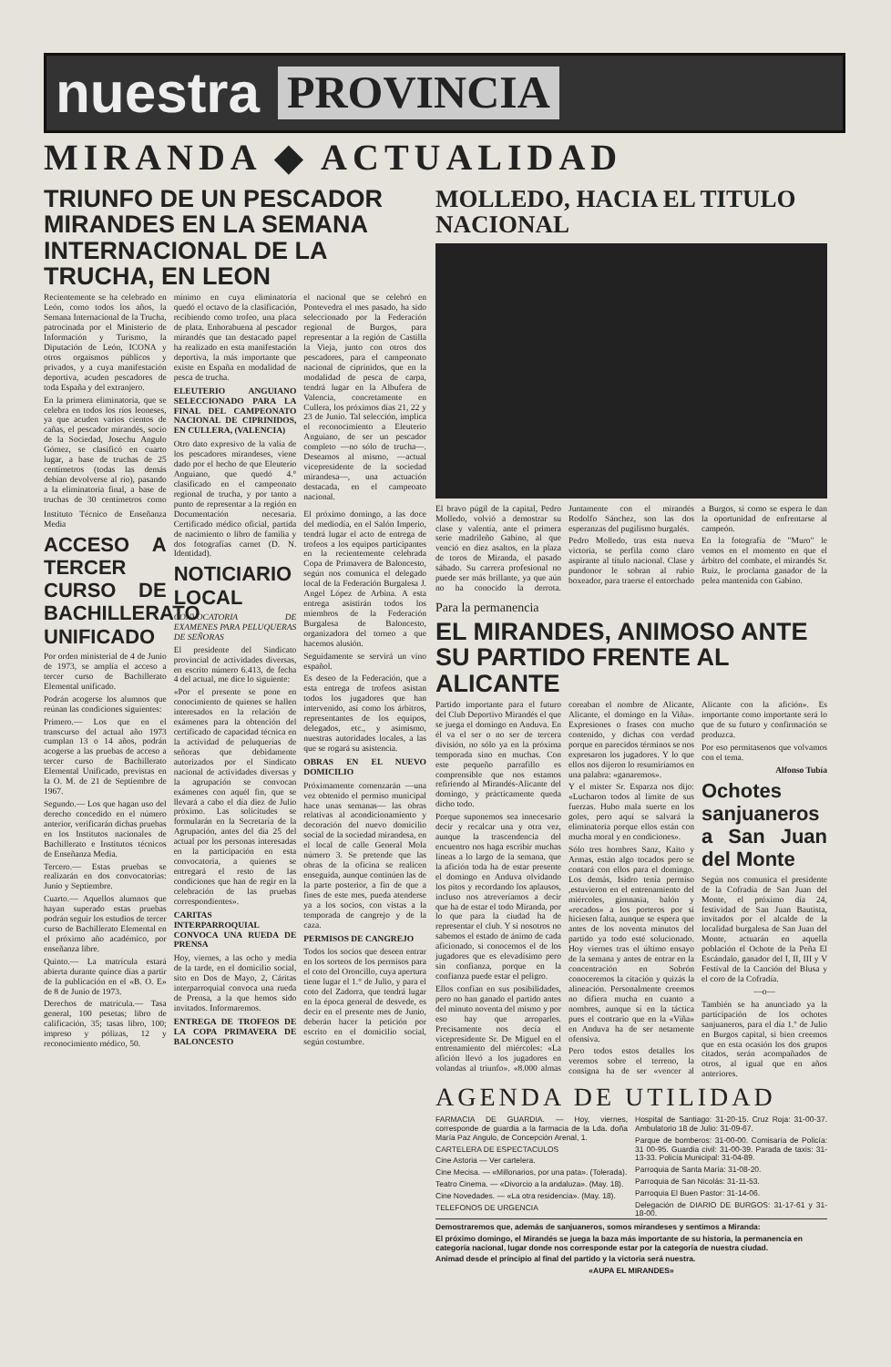nuestra PROVINCIA
MIRANDA ◆ ACTUALIDAD
TRIUNFO DE UN PESCADOR MIRANDES EN LA SEMANA INTERNACIONAL DE LA TRUCHA, EN LEON
Recientemente se ha celebrado en León, como todos los años, la Semana Internacional de la Trucha, patrocinada por el Ministerio de Información y Turismo, la Diputación de León, ICONA y otros orgaismos públicos y privados, y a cuya manifestación deportiva, acuden pescadores de toda España y del extranjero.
En la primera eliminatoria, que se celebra en todos los ríos leoneses, ya que acuden varios cientos de cañas, el pescador mirandés, socio de la Sociedad, Josechu Angulo Gómez, se clasificó en cuarto lugar, a base de truchas de 25 centímetros (todas las demás debían devolverse al río), pasando a la eliminatoria final, a base de truchas de 30 centímetros como mínimo en cuya eliminatoria quedó el octavo de la clasificación, recibiendo como trofeo, una placa de plata. Enhorabuena al pescador mirandés que tan destacado papel ha realizado en esta manifestación deportiva, la más importante que existe en España en modalidad de pesca de trucha.
ELEUTERIO ANGUIANO SELECCIONADO PARA LA FINAL DEL CAMPEONATO NACIONAL DE CIPRINIDOS, EN CULLERA, (VALENCIA)
Otro dato expresivo de la valía de los pescadores mirandeses, viene dado por el hecho de que Eleuterio Anguiano, que quedó 4.° clasificado en el campeonato regional de trucha, y por tanto a punto de representar a la región en el nacional que se celebró en Pontevedra el mes pasado, ha sido seleccionado por la Federación regional de Burgos, para representar a la región de Castilla la Vieja, junto con otros dos pescadores, para el campeonato nacional de ciprínidos, que en la modalidad de pesca de carpa, tendrá lugar en la Albufera de Valencia, concretamente en Cullera, los próximos días 21, 22 y 23 de Junio. Tal selección, implica el reconocimiento a Eleuterio Anguiano, de ser un pescador completo —no sólo de trucha—. Deseamos al mismo, —actual vicepresidente de la sociedad mirandesa—, una actuación destacada, en el campeoato nacional.
Instituto Técnico de Enseñanza Media
ACCESO A TERCER CURSO DE BACHILLERATO UNIFICADO
Por orden ministerial de 4 de Junio de 1973, se amplía el acceso a tercer curso de Bachillerato Elemental unificado.
Podrán acogerse los alumnos que reúnan las condiciones siguientes:
Primero.— Los que en el transcurso del actual año 1973 cumplan 13 o 14 años, podrán acogerse a las pruebas de acceso a tercer curso de Bachillerato Elemental Unificado, previstas en la O. M. de 21 de Septiembre de 1967.
Segundo.— Los que hagan uso del derecho concedido en el número anterior, verificarán dichas pruebas en los Institutos nacionales de Bachillerato e Institutos técnicos de Enseñanza Media.
Tercero.— Estas pruebas se realizarán en dos convocatorias: Junio y Septiembre.
Cuarto.— Aquellos alumnos que hayan superado estas pruebas podrán seguir los estudios de tercer curso de Bachillerato Elemental en el próximo año académico, por enseñanza libre.
Quinto.— La matrícula estará abierta durante quince días a partir de la publicación en el «B. O. E» de 8 de Junio de 1973.
Derechos de matrícula.— Tasa general, 100 pesetas; libro de calificación, 35; tasas libro, 100; impreso y pólizas, 12 y reconocimiento médico, 50.
Documentación necesaria. Certificado médico oficial, partida de nacimiento o libro de familia y dos fotografías carnet (D. N. Identidad).
NOTICIARIO LOCAL
CONVOCATORIA DE EXAMENES PARA PELUQUERAS DE SEÑORAS
El presidente del Sindicato provincial de actividades diversas, en escrito número 6.413, de fecha 4 del actual, me dice lo siguiente:
«Por el presente se pone en conocimiento de quienes se hallen interesados en la relación de exámenes para la obtención del certificado de capacidad técnica en la actividad de peluquerías de señoras que debidamente autorizados por el Sindicato nacional de actividades diversas y la agrupación se convocan exámenes con aquél fin, que se llevará a cabo el día diez de Julio próximo. Las solicitudes se formularán en la Secretaría de la Agrupación, antes del día 25 del actual por los personas interesadas en la participación en esta convocatoria, a quienes se entregará el resto de las condiciones que han de regir en la celebración de las pruebas correspondientes».
CARITAS INTERPARROQUIAL CONVOCA UNA RUEDA DE PRENSA
Hoy, viernes, a las ocho y media de la tarde, en el domicilio social, sito en Dos de Mayo, 2, Cáritas interparroquial convoca una rueda de Prensa, a la que hemos sido invitados. Informaremos.
ENTREGA DE TROFEOS DE LA COPA PRIMAVERA DE BALONCESTO
El próximo domingo, a las doce del mediodía, en el Salón Imperio, tendrá lugar el acto de entrega de trofeos a los equipos participantes en la recientemente celebrada Copa de Primavera de Baloncesto, según nos comunica el delegado local de la Federación Burgalesa J. Angel López de Arbina. A esta entrega asistirán todos los miembros de la Federación Burgalesa de Baloncesto, organizadora del torneo a que hacemos alusión.
Seguidamente se servirá un vino español.
Es deseo de la Federación, que a esta entrega de trofeos asistan todos los jugadores que han intervenido, así como los árbitros, representantes de los equipos, delegados, etc., y asimismo, nuestras autoridades locales, a las que se rogará su asistencia.
OBRAS EN EL NUEVO DOMICILIO
Próximamente comenzarán —una vez obtenido el permiso municipal hace unas semanas— las obras relativas al acondicionamiento y decoración del nuevo domicilio social de la sociedad mirandesa, en el local de calle General Mola número 3. Se pretende que las obras de la oficina se realicen enseguida, aunque continúen las de la parte posterior, a fin de que a fines de este mes, pueda atenderse ya a los socios, con vistas a la temporada de cangrejo y de la caza.
PERMISOS DE CANGREJO
Todos los socios que deseen entrar en los sorteos de los permisos para el coto del Oroncillo, cuya apertura tiene lugar el 1.° de Julio, y para el coto del Zadorra, que tendrá lugar en la época general de desvede, es decir en el presente mes de Junio, deberán hacer la petición por escrito en el domicilio social, según costumbre.
MOLLEDO, HACIA EL TITULO NACIONAL
El bravo púgil de la capital, Pedro Molledo, volvió a demostrar su clase y valentía, ante el primera serie madrileño Gabino, al que venció en diez asaltos, en la plaza de toros de Miranda, el pasado sábado. Su carrera profesional no puede ser más brillante, ya que aún no ha conocido la derrota. Juntamente con el mirandés Rodolfo Sánchez, son las dos esperanzas del pugilismo burgalés.
Pedro Molledo, tras esta nueva victoria, se perfila como claro aspirante al título nacional. Clase y pundonor le sobran al rubio boxeador, para traerse el entorchado a Burgos, si como se espera le dan la oportunidad de enfrentarse al campeón.
En la fotografía de "Muro" le vemos en el momento en que el árbitro del combate, el mirandés Sr. Ruiz, le proclama ganador de la pelea mantenida con Gabino.
Para la permanencia
EL MIRANDES, ANIMOSO ANTE SU PARTIDO FRENTE AL ALICANTE
Partido importante para el futuro del Club Deportivo Mirandés el que se juega el domingo en Anduva. En él va el ser o no ser de tercera división, no sólo ya en la próxima temporada sino en muchas. Con este pequeño parrafillo es comprensible que nos estamos refiriendo al Mirandés-Alicante del domingo, y prácticamente queda dicho todo.
Porque suponemos sea innecesario decir y recalcar una y otra vez, aunque la trascendencia del encuentro nos haga escribir muchas líneas a lo largo de la semana, que la afición toda ha de estar presente el domingo en Anduva olvidando los pitos y recordando los aplausos, incluso nos atreveríamos a decir que ha de estar el todo Miranda, por lo que para la ciudad ha de representar el club. Y si nosotros no sabemos el estado de ánimo de cada aficionado, si conocemos el de los jugadores que es elevadísimo pero sin confianza, porque en la confianza puede estar el peligro.
Ellos confían en sus posibilidades, pero no han ganado el partido antes del minuto noventa del mismo y por eso hay que arroparles. Precisamente nos decía el vicepresidente Sr. De Miguel en el entrenamiento del miércoles: «La afición llevó a los jugadores en volandas al triunfo». «8.000 almas coreaban el nombre de Alicante, Alicante, el domingo en la Viña». Expresiones o frases con mucho contenido, y dichas con verdad porque en parecidos términos se nos expresaron los jugadores. Y lo que ellos nos dijeron lo resumiríamos en una palabra: «ganaremos».
Y el mister Sr. Esparza nos dijo: «Lucharon todos al límite de sus fuerzas. Hubo mala suerte en los goles, pero aquí se salvará la eliminatoria porque ellos están con mucha moral y en condiciones».
Sólo tres hombres Sanz, Kaito y Armas, están algo tocados pero se contará con ellos para el domingo. Los demás, Isidro tenía permiso ,estuvieron en el entrenamiento del miércoles, gimnasia, balón y «recados» a los porteros por si hiciesen falta, aunque se espera que antes de los noventa minutos del partido ya todo esté solucionado. Hoy viernes tras el último ensayo de la semana y antes de entrar en la concentración en Sobrón conoceremos la citación y quizás la alineación. Personalmente creemos no difiera mucha en cuanto a nombres, aunque sí en la táctica pues el contrario que en la «Viña» en Anduva ha de ser netamente ofensiva.
Pero todos estos detalles los veremos sobre el terreno, la consigna ha de ser «vencer al Alicante con la afición». Es importante como importante será lo que de su futuro y confirmación se produzca.
Por eso permitasenos que volvamos con el tema.
Alfonso Tubía
Ochotes sanjuaneros a San Juan del Monte
Según nos comunica el presidente de la Cofradía de San Juan del Monte, el próximo día 24, festividad de San Juan Bautista, invitados por el alcalde de la localidad burgalesa de San Juan del Monte, actuarán en aquella población el Ochote de la Peña El Escándalo, ganador del I, II, III y V Festival de la Canción del Blusa y el coro de la Cofradía.
—o—
También se ha anunciado ya la participación de los ochotes sanjuaneros, para el día 1.º de Julio en Burgos capital, si bien creemos que en esta ocasión los dos grupos citados, serán acompañados de otros, al igual que en años anteriores.
AGENDA DE UTILIDAD
FARMACIA DE GUARDIA. — Hoy, viernes, corresponde de guardia a la farmacia de la Lda. doña María Paz Angulo, de Concepción Arenal, 1.
CARTELERA DE ESPECTACULOS
Cine Astoria — Ver cartelera.
Cine Mecisa. — «Millonarios, por una pata». (Tolerada).
Teatro Cinema. — «Divorcio a la andaluza». (May. 18).
Cine Novedades. — «La otra residencia». (May. 18).
TELEFONOS DE URGENCIA
Hospital de Santiago: 31-20-15. Cruz Roja: 31-00-37. Ambulatorio 18 de Julio: 31-09-67.
Parque de bomberos: 31-00-00. Comisaría de Policía: 31 00-95. Guardia civil: 31-00-39. Parada de taxis: 31-13-33. Policía Municipal: 31-04-89.
Parroquia de Santa María: 31-08-20.
Parroquia de San Nicolás: 31-11-53.
Parroquia El Buen Pastor: 31-14-06.
Delegación de DIARIO DE BURGOS: 31-17-61 y 31-18-00.
Demostraremos que, además de sanjuaneros, somos mirandeses y sentimos a Miranda:
El próximo domingo, el Mirandés se juega la baza más importante de su historia, la permanencia en categoría nacional, lugar donde nos corresponde estar por la categoría de nuestra ciudad.
Animad desde el principio al final del partido y la victoria será nuestra.
«AUPA EL MIRANDES»